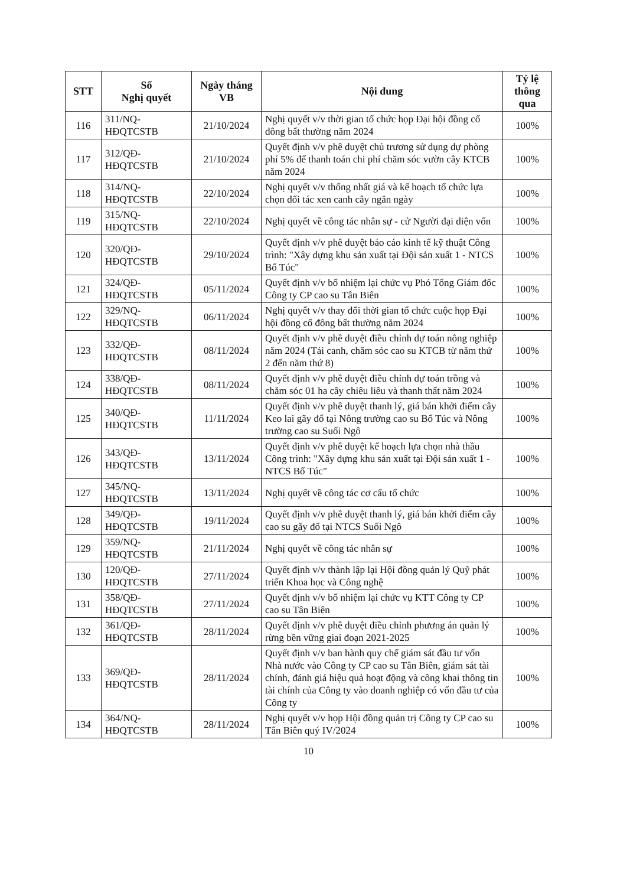| STT | Số Nghị quyết | Ngày tháng VB | Nội dung | Tỷ lệ thông qua |
| --- | --- | --- | --- | --- |
| 116 | 311/NQ- HĐQTCSTB | 21/10/2024 | Nghị quyết v/v thời gian tổ chức họp Đại hội đồng cổ đông bất thường năm 2024 | 100% |
| 117 | 312/QĐ- HĐQTCSTB | 21/10/2024 | Quyết định v/v phê duyệt chủ trương sử dụng dự phòng phí 5% để thanh toán chi phí chăm sóc vườn cây KTCB năm 2024 | 100% |
| 118 | 314/NQ- HĐQTCSTB | 22/10/2024 | Nghị quyết v/v thống nhất giá và kế hoạch tổ chức lựa chọn đối tác xen canh cây ngắn ngày | 100% |
| 119 | 315/NQ- HĐQTCSTB | 22/10/2024 | Nghị quyết về công tác nhân sự - cử Người đại diện vốn | 100% |
| 120 | 320/QĐ- HĐQTCSTB | 29/10/2024 | Quyết định v/v phê duyệt báo cáo kinh tế kỹ thuật Công trình: "Xây dựng khu sản xuất tại Đội sản xuất 1 - NTCS Bổ Túc" | 100% |
| 121 | 324/QĐ- HĐQTCSTB | 05/11/2024 | Quyết định v/v bổ nhiệm lại chức vụ Phó Tổng Giám đốc Công ty CP cao su Tân Biên | 100% |
| 122 | 329/NQ- HĐQTCSTB | 06/11/2024 | Nghị quyết v/v thay đổi thời gian tổ chức cuộc họp Đại hội đồng cổ đông bất thường năm 2024 | 100% |
| 123 | 332/QĐ- HĐQTCSTB | 08/11/2024 | Quyết định v/v phê duyệt điều chỉnh dự toán nông nghiệp năm 2024 (Tái canh, chăm sóc cao su KTCB từ năm thứ 2 đến năm thứ 8) | 100% |
| 124 | 338/QĐ- HĐQTCSTB | 08/11/2024 | Quyết định v/v phê duyệt điều chỉnh dự toán trồng và chăm sóc 01 ha cây chiêu liêu và thanh thất năm 2024 | 100% |
| 125 | 340/QĐ- HĐQTCSTB | 11/11/2024 | Quyết định v/v phê duyệt thanh lý, giá bán khởi điểm cây Keo lai gãy đổ tại Nông trường cao su Bổ Túc và Nông trường cao su Suối Ngô | 100% |
| 126 | 343/QĐ- HĐQTCSTB | 13/11/2024 | Quyết định v/v phê duyệt kế hoạch lựa chọn nhà thầu Công trình: "Xây dựng khu sản xuất tại Đội sản xuất 1 - NTCS Bổ Túc" | 100% |
| 127 | 345/NQ- HĐQTCSTB | 13/11/2024 | Nghị quyết về công tác cơ cấu tổ chức | 100% |
| 128 | 349/QĐ- HĐQTCSTB | 19/11/2024 | Quyết định v/v phê duyệt thanh lý, giá bán khởi điểm cây cao su gãy đổ tại NTCS Suối Ngô | 100% |
| 129 | 359/NQ- HĐQTCSTB | 21/11/2024 | Nghị quyết về công tác nhân sự | 100% |
| 130 | 120/QĐ- HĐQTCSTB | 27/11/2024 | Quyết định v/v thành lập lại Hội đồng quản lý Quỹ phát triển Khoa học và Công nghệ | 100% |
| 131 | 358/QĐ- HĐQTCSTB | 27/11/2024 | Quyết định v/v bổ nhiệm lại chức vụ KTT Công ty CP cao su Tân Biên | 100% |
| 132 | 361/QĐ- HĐQTCSTB | 28/11/2024 | Quyết định v/v phê duyệt điều chỉnh phương án quản lý rừng bền vững giai đoạn 2021-2025 | 100% |
| 133 | 369/QĐ- HĐQTCSTB | 28/11/2024 | Quyết định v/v ban hành quy chế giám sát đầu tư vốn Nhà nước vào Công ty CP cao su Tân Biên, giám sát tài chính, đánh giá hiệu quả hoạt động và công khai thông tin tài chính của Công ty vào doanh nghiệp có vốn đầu tư của Công ty | 100% |
| 134 | 364/NQ- HĐQTCSTB | 28/11/2024 | Nghị quyết v/v họp Hội đồng quản trị Công ty CP cao su Tân Biên quý IV/2024 | 100% |
10